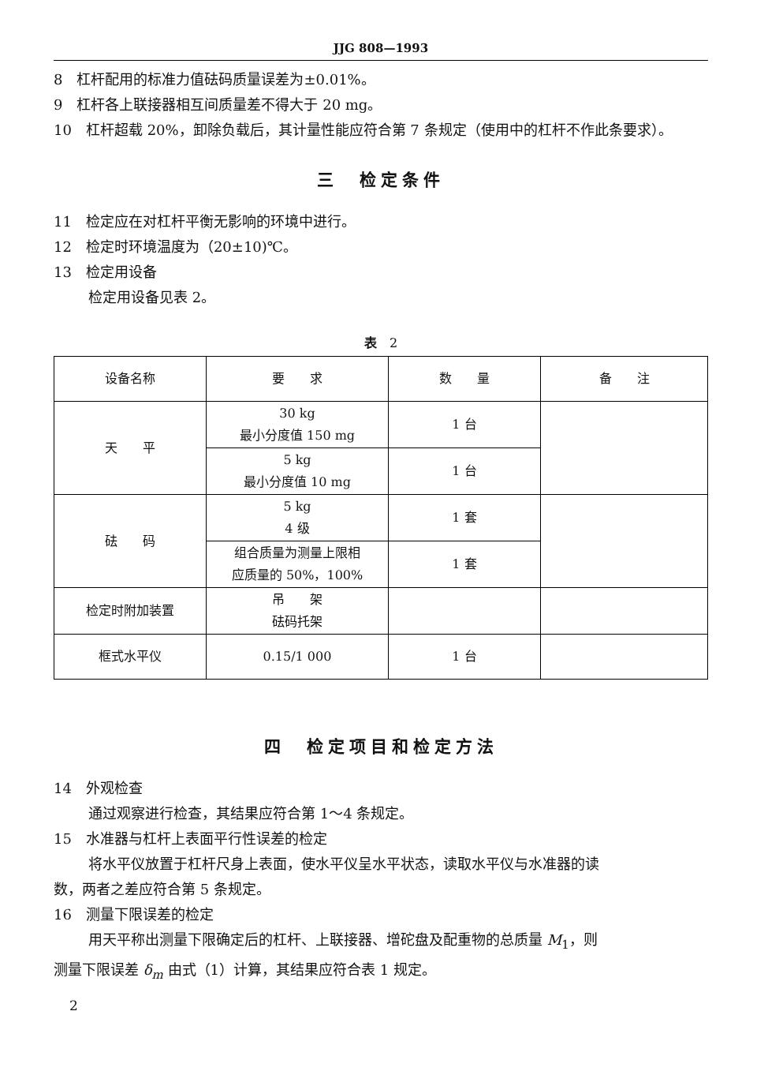JJG 808—1993
8　杠杆配用的标准力值砝码质量误差为±0.01%。
9　杠杆各上联接器相互间质量差不得大于 20 mg。
10　杠杆超载 20%，卸除负载后，其计量性能应符合第 7 条规定（使用中的杠杆不作此条要求）。
三　检定条件
11　检定应在对杠杆平衡无影响的环境中进行。
12　检定时环境温度为（20±10)℃。
13　检定用设备
检定用设备见表 2。
表　2
| 设备名称 | 要 求 | 数 量 | 备 注 |
| --- | --- | --- | --- |
| 天 平 | 30 kg 最小分度值 150 mg | 1 台 | |
| | 5 kg 最小分度值 10 mg | 1 台 | |
| 砝 码 | 5 kg 4 级 | 1 套 | |
| | 组合质量为测量上限相 应质量的 50%，100% | 1 套 | |
| 检定时附加装置 | 吊 架 砝码托架 | | |
| 框式水平仪 | 0.15/1 000 | 1 台 | |
四　检定项目和检定方法
14　外观检查
通过观察进行检查，其结果应符合第 1～4 条规定。
15　水准器与杠杆上表面平行性误差的检定
将水平仪放置于杠杆尺身上表面，使水平仪呈水平状态，读取水平仪与水准器的读
数，两者之差应符合第 5 条规定。
16　测量下限误差的检定
用天平称出测量下限确定后的杠杆、上联接器、增砣盘及配重物的总质量 M<sub>1</sub>，则
测量下限误差 δ<sub>m</sub> 由式（1）计算，其结果应符合表 1 规定。
2